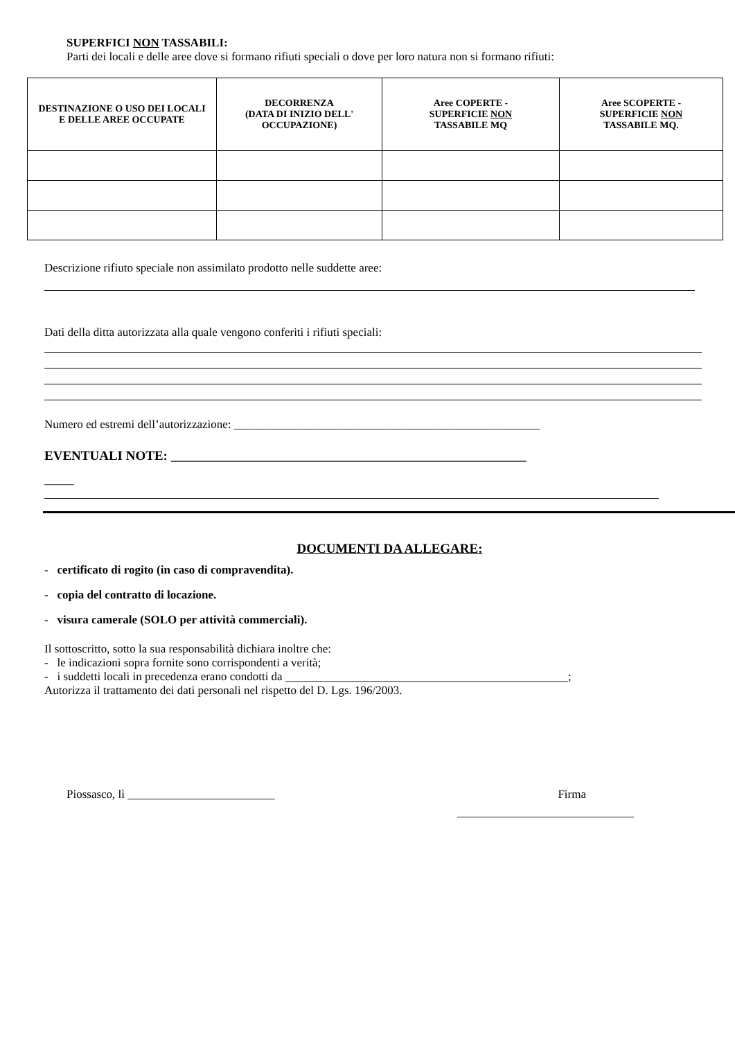SUPERFICI NON TASSABILI:
Parti dei locali e delle aree dove si formano rifiuti speciali o dove per loro natura non si formano rifiuti:
| DESTINAZIONE O USO DEI LOCALI E DELLE AREE OCCUPATE | DECORRENZA (DATA DI INIZIO DELL' OCCUPAZIONE) | Aree COPERTE - SUPERFICIE NON TASSABILE MQ | Aree SCOPERTE - SUPERFICIE NON TASSABILE MQ. |
| --- | --- | --- | --- |
Descrizione rifiuto speciale non assimilato prodotto nelle suddette aree:
Dati della ditta autorizzata alla quale vengono conferiti i rifiuti speciali:
Numero ed estremi dell’autorizzazione: ____________________________________________________
EVENTUALI NOTE: ______________________________________________________
_____
DOCUMENTI DA ALLEGARE:
- certificato di rogito (in caso di compravendita).
- copia del contratto di locazione.
- visura camerale (SOLO per attività commerciali).
Il sottoscritto, sotto la sua responsabilità dichiara inoltre che:
- le indicazioni sopra fornite sono corrispondenti a verità;
- i suddetti locali in precedenza erano condotti da ________________________________________________;
Autorizza il trattamento dei dati personali nel rispetto del D. Lgs. 196/2003.
Piossasco, lì _________________________ Firma
______________________________